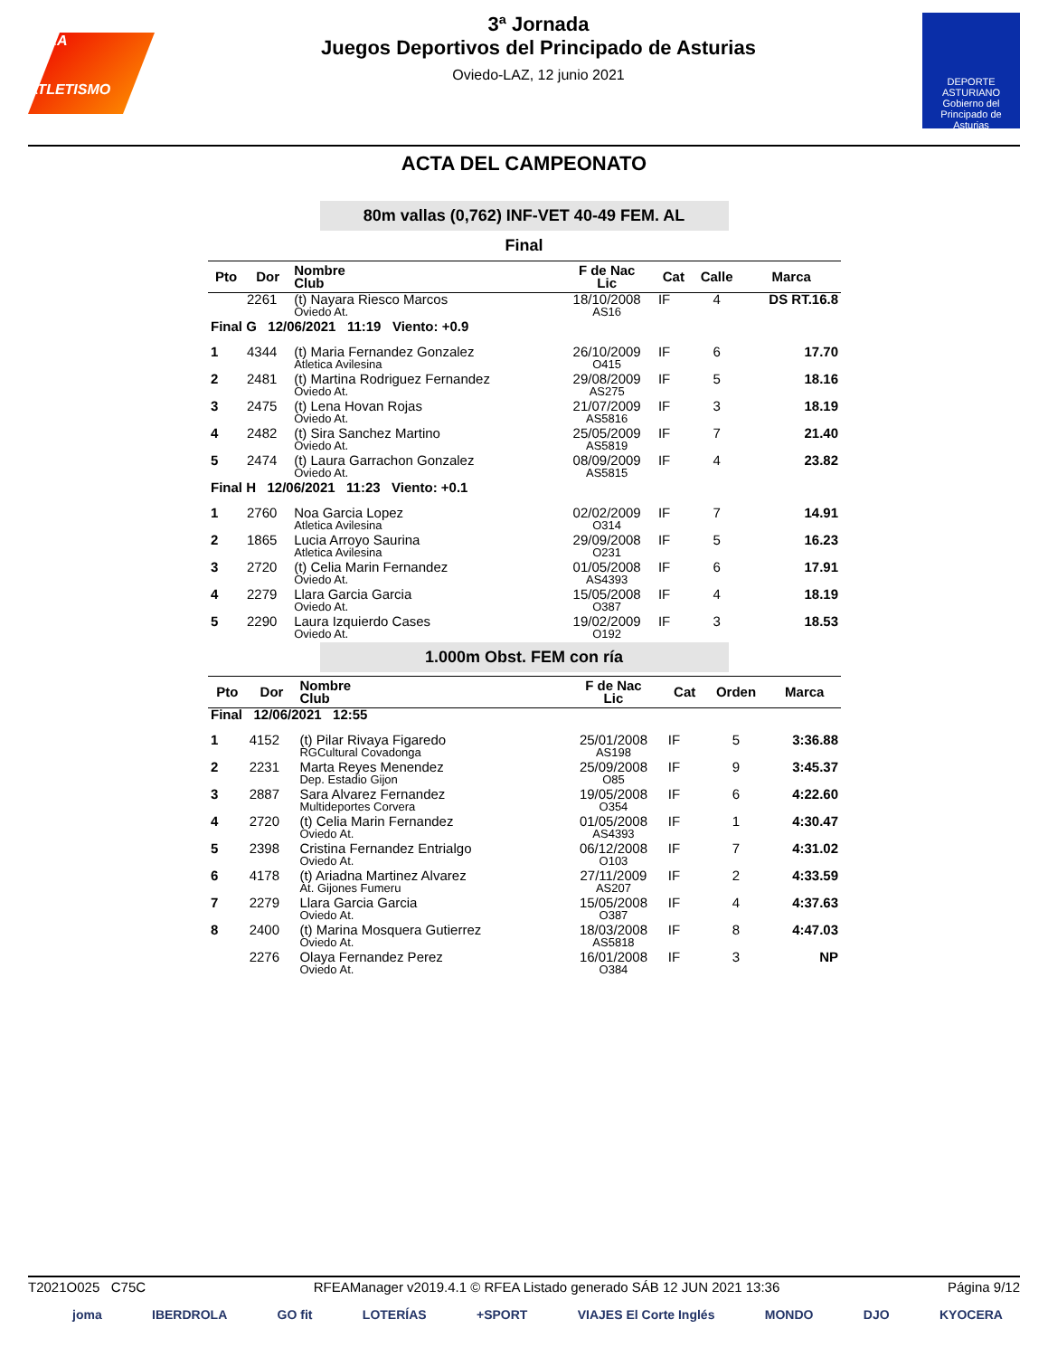RFEA
ATLETISMO
3ª Jornada
Juegos Deportivos del Principado de Asturias
Oviedo-LAZ, 12 junio 2021
DEPORTE
ASTURIANO
Gobierno del Principado de Asturias
ACTA DEL CAMPEONATO
80m vallas (0,762) INF-VET 40-49 FEM. AL
Final
| Pto | Dor | Nombre Club | F de Nac Lic | Cat | Calle | Marca |
| --- | --- | --- | --- | --- | --- | --- |
| | 2261 | (t) Nayara Riesco Marcos Oviedo At. | 18/10/2008 AS16 | IF | 4 | DS RT.16.8 |
| Final G 12/06/2021 11:19 Viento: +0.9 | | | | | | |
| 1 | 4344 | (t) Maria Fernandez Gonzalez Atletica Avilesina | 26/10/2009 O415 | IF | 6 | 17.70 |
| 2 | 2481 | (t) Martina Rodriguez Fernandez Oviedo At. | 29/08/2009 AS275 | IF | 5 | 18.16 |
| 3 | 2475 | (t) Lena Hovan Rojas Oviedo At. | 21/07/2009 AS5816 | IF | 3 | 18.19 |
| 4 | 2482 | (t) Sira Sanchez Martino Oviedo At. | 25/05/2009 AS5819 | IF | 7 | 21.40 |
| 5 | 2474 | (t) Laura Garrachon Gonzalez Oviedo At. | 08/09/2009 AS5815 | IF | 4 | 23.82 |
| Final H 12/06/2021 11:23 Viento: +0.1 | | | | | | |
| 1 | 2760 | Noa Garcia Lopez Atletica Avilesina | 02/02/2009 O314 | IF | 7 | 14.91 |
| 2 | 1865 | Lucia Arroyo Saurina Atletica Avilesina | 29/09/2008 O231 | IF | 5 | 16.23 |
| 3 | 2720 | (t) Celia Marin Fernandez Oviedo At. | 01/05/2008 AS4393 | IF | 6 | 17.91 |
| 4 | 2279 | Llara Garcia Garcia Oviedo At. | 15/05/2008 O387 | IF | 4 | 18.19 |
| 5 | 2290 | Laura Izquierdo Cases Oviedo At. | 19/02/2009 O192 | IF | 3 | 18.53 |
1.000m Obst. FEM con ría
| Pto | Dor | Nombre Club | F de Nac Lic | Cat | Orden | Marca |
| --- | --- | --- | --- | --- | --- | --- |
| Final 12/06/2021 12:55 | | | | | | |
| 1 | 4152 | (t) Pilar Rivaya Figaredo RGCultural Covadonga | 25/01/2008 AS198 | IF | 5 | 3:36.88 |
| 2 | 2231 | Marta Reyes Menendez Dep. Estadio Gijon | 25/09/2008 O85 | IF | 9 | 3:45.37 |
| 3 | 2887 | Sara Alvarez Fernandez Multideportes Corvera | 19/05/2008 O354 | IF | 6 | 4:22.60 |
| 4 | 2720 | (t) Celia Marin Fernandez Oviedo At. | 01/05/2008 AS4393 | IF | 1 | 4:30.47 |
| 5 | 2398 | Cristina Fernandez Entrialgo Oviedo At. | 06/12/2008 O103 | IF | 7 | 4:31.02 |
| 6 | 4178 | (t) Ariadna Martinez Alvarez At. Gijones Fumeru | 27/11/2009 AS207 | IF | 2 | 4:33.59 |
| 7 | 2279 | Llara Garcia Garcia Oviedo At. | 15/05/2008 O387 | IF | 4 | 4:37.63 |
| 8 | 2400 | (t) Marina Mosquera Gutierrez Oviedo At. | 18/03/2008 AS5818 | IF | 8 | 4:47.03 |
| | 2276 | Olaya Fernandez Perez Oviedo At. | 16/01/2008 O384 | IF | 3 | NP |
T2021O025 C75C RFEAManager v2019.4.1 © RFEA Listado generado SÁB 12 JUN 2021 13:36 Página 9/12
joma IBERDROLA GO fit LOTERÍAS +SPORT VIAJES El Corte Inglés MONDO DJO KYOCERA